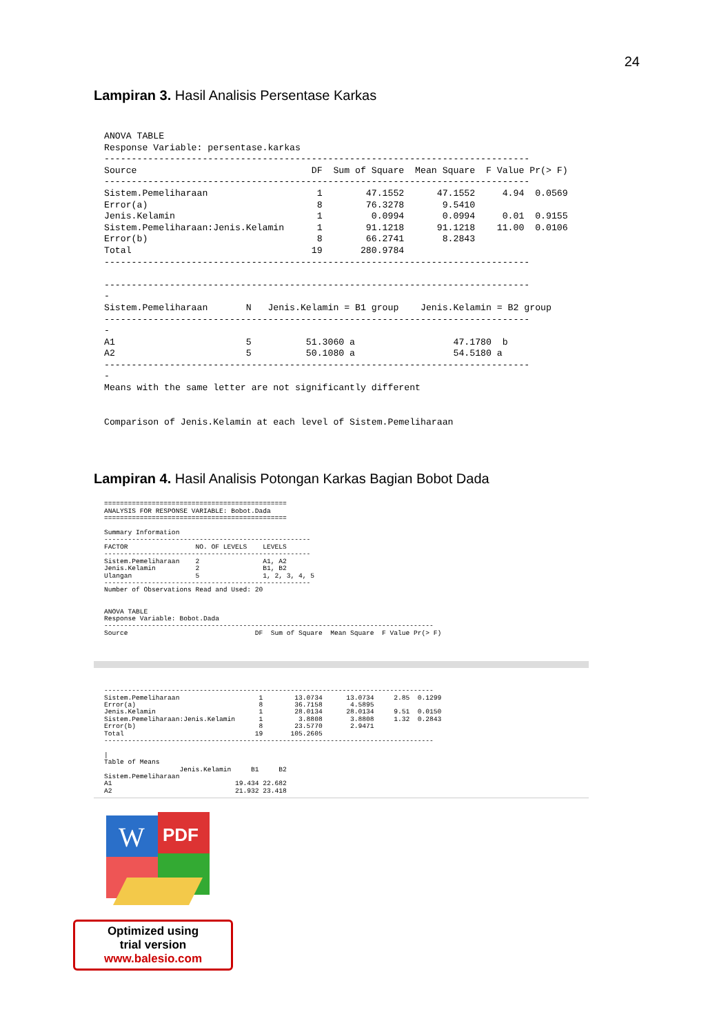24
Lampiran 3. Hasil Analisis Persentase Karkas
ANOVA TABLE
Response Variable: persentase.karkas
------------------------------------------------------------------------------
Source                                DF  Sum of Square  Mean Square  F Value Pr(> F)
------------------------------------------------------------------------------
Sistem.Pemeliharaan                    1        47.1552      47.1552     4.94  0.0569
Error(a)                               8        76.3278       9.5410
Jenis.Kelamin                          1         0.0994       0.0994     0.01  0.9155
Sistem.Pemeliharaan:Jenis.Kelamin      1        91.1218      91.1218    11.00  0.0106
Error(b)                               8        66.2741       8.2843
Total                                 19       280.9784
------------------------------------------------------------------------------

------------------------------------------------------------------------------
-
Sistem.Pemeliharaan       N   Jenis.Kelamin = B1 group    Jenis.Kelamin = B2 group
------------------------------------------------------------------------------
-
A1                        5          51.3060 a                  47.1780  b
A2                        5          50.1080 a                  54.5180 a
------------------------------------------------------------------------------
-
Means with the same letter are not significantly different


Comparison of Jenis.Kelamin at each level of Sistem.Pemeliharaan
Lampiran 4. Hasil Analisis Potongan Karkas Bagian Bobot Dada
==============================================
ANALYSIS FOR RESPONSE VARIABLE: Bobot.Dada
==============================================

Summary Information
----------------------------------------------------
FACTOR                 NO. OF LEVELS    LEVELS
----------------------------------------------------
Sistem.Pemeliharaan    2                A1, A2
Jenis.Kelamin          2                B1, B2
Ulangan                5                1, 2, 3, 4, 5
----------------------------------------------------
Number of Observations Read and Used: 20


ANOVA TABLE
Response Variable: Bobot.Dada
-----------------------------------------------------------------------------------
Source                                DF  Sum of Square  Mean Square  F Value Pr(> F)
-----------------------------------------------------------------------------------
Sistem.Pemeliharaan                    1        13.0734      13.0734     2.85  0.1299
Error(a)                               8        36.7158       4.5895
Jenis.Kelamin                          1        28.0134      28.0134     9.51  0.0150
Sistem.Pemeliharaan:Jenis.Kelamin      1         3.8808       3.8808     1.32  0.2843
Error(b)                               8        23.5770       2.9471
Total                                 19       105.2605
-----------------------------------------------------------------------------------

|
Table of Means
                   Jenis.Kelamin     B1     B2
Sistem.Pemeliharaan
A1                               19.434 22.682
A2                               21.932 23.418
W
PDF
Optimized using
trial version
www.balesio.com